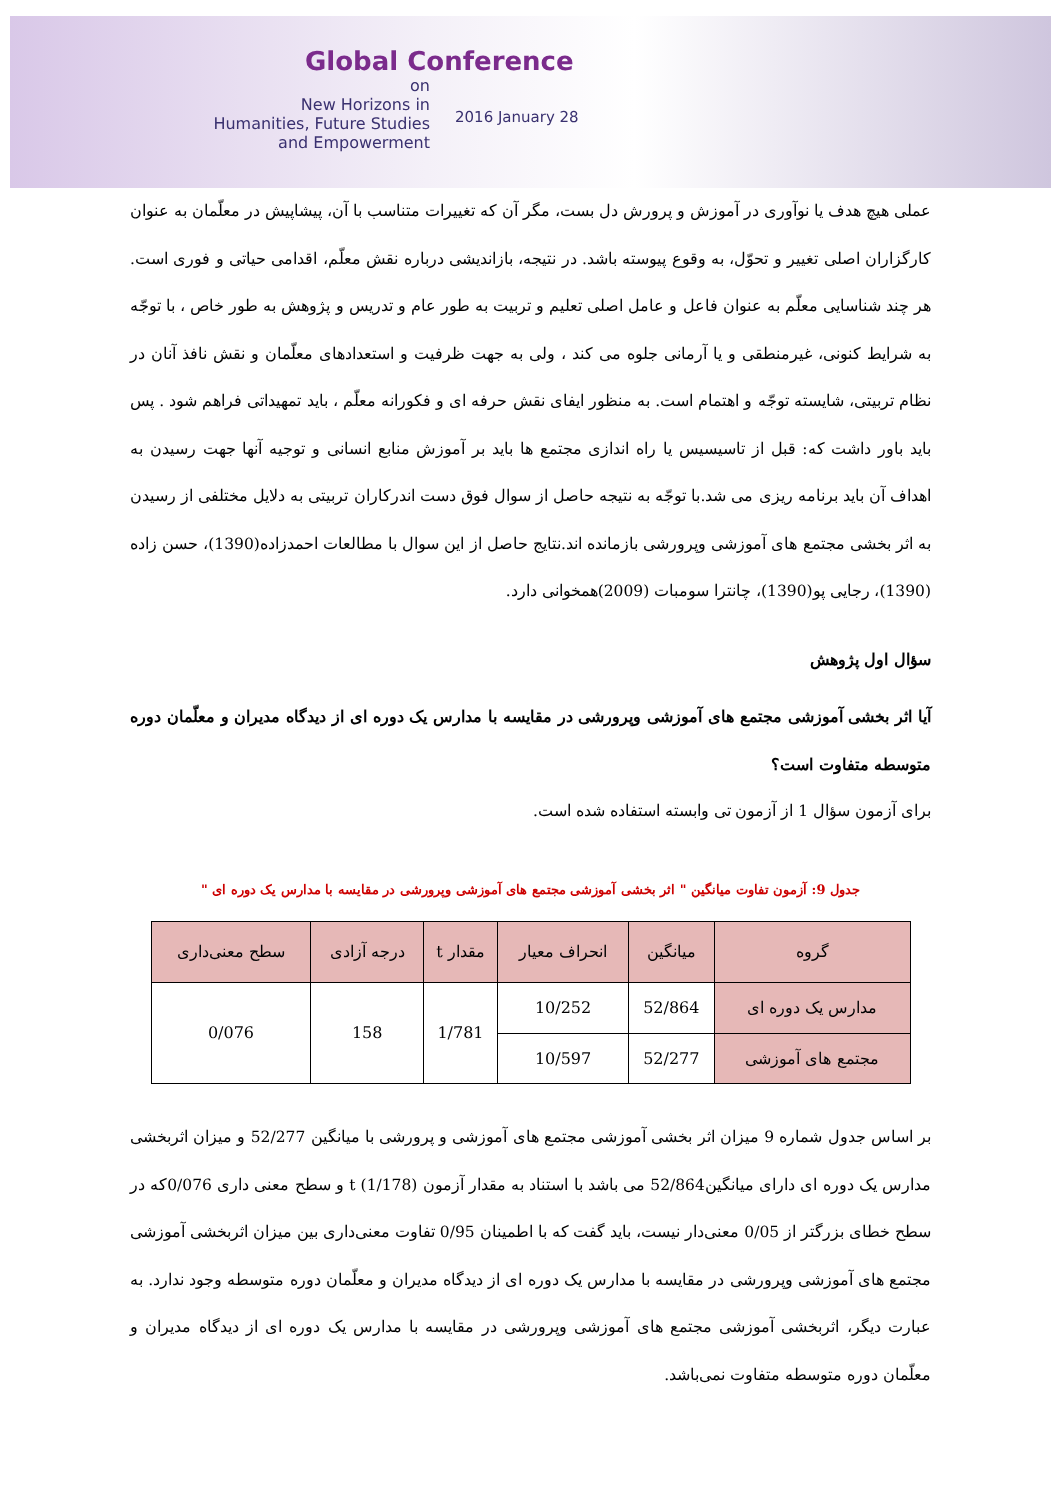Global Conference
on
New Horizons in
Humanities, Future Studies
and Empowerment
2016 January 28
عملی هیچ هدف یا نوآوری در آموزش و پرورش دل بست، مگر آن که تغییرات متناسب با آن، پیشاپیش در معلّمان به عنوان کارگزاران اصلی تغییر و تحوّل، به وقوع پیوسته باشد. در نتیجه، بازاندیشی درباره نقش معلّم، اقدامی حیاتی و فوری است. هر چند شناسایی معلّم به عنوان فاعل و عامل اصلی تعلیم و تربیت به طور عام و تدریس و پژوهش به طور خاص ، با توجّه به شرایط کنونی، غیرمنطقی و یا آرمانی جلوه می کند ، ولی به جهت ظرفیت و استعدادهای معلّمان و نقش نافذ آنان در نظام تربیتی، شایسته توجّه و اهتمام است. به منظور ایفای نقش حرفه ای و فکورانه معلّم ، باید تمهیداتی فراهم شود . پس باید باور داشت که: قبل از تاسیسیس یا راه اندازی مجتمع ها باید بر آموزش منابع انسانی و توجیه آنها جهت رسیدن به اهداف آن باید برنامه ریزی می شد.با توجّه به نتیجه حاصل از سوال فوق دست اندرکاران تربیتی به دلایل مختلفی از رسیدن به اثر بخشی مجتمع های آموزشی وپرورشی بازمانده اند.نتایج حاصل از این سوال با مطالعات احمدزاده(1390)، حسن زاده (1390)، رجایی پو(1390)، چانترا سومبات (2009)همخوانی دارد.
سؤال اول پژوهش
آیا اثر بخشی آموزشی مجتمع های آموزشی وپرورشی در مقایسه با مدارس یک دوره ای از دیدگاه مدیران و معلّمان دوره متوسطه متفاوت است؟
برای آزمون سؤال 1 از آزمون تی وابسته استفاده شده است.
جدول 9: آزمون تفاوت میانگین " اثر بخشی آموزشی مجتمع های آموزشی وپرورشی در مقایسه با مدارس یک دوره ای "
| گروه | میانگین | انحراف معیار | مقدار t | درجه آزادی | سطح معنی‌داری |
| --- | --- | --- | --- | --- | --- |
| مدارس یک دوره ای | 52/864 | 10/252 | 1/781 | 158 | 0/076 |
| مجتمع های آموزشی | 52/277 | 10/597 | | | |
بر اساس جدول شماره 9 میزان اثر بخشی آموزشی مجتمع های آموزشی و پرورشی با میانگین 52/277 و میزان اثربخشی مدارس یک دوره ای دارای میانگین52/864 می باشد با استناد به مقدار آزمون t (1/178) و سطح معنی داری 0/076که در سطح خطای بزرگتر از 0/05 معنی‌دار نیست، باید گفت که با اطمینان 0/95 تفاوت معنی‌داری بین میزان اثربخشی آموزشی مجتمع های آموزشی وپرورشی در مقایسه با مدارس یک دوره ای از دیدگاه مدیران و معلّمان دوره متوسطه وجود ندارد. به عبارت دیگر، اثربخشی آموزشی مجتمع های آموزشی وپرورشی در مقایسه با مدارس یک دوره ای از دیدگاه مدیران و معلّمان دوره متوسطه متفاوت نمی‌باشد.